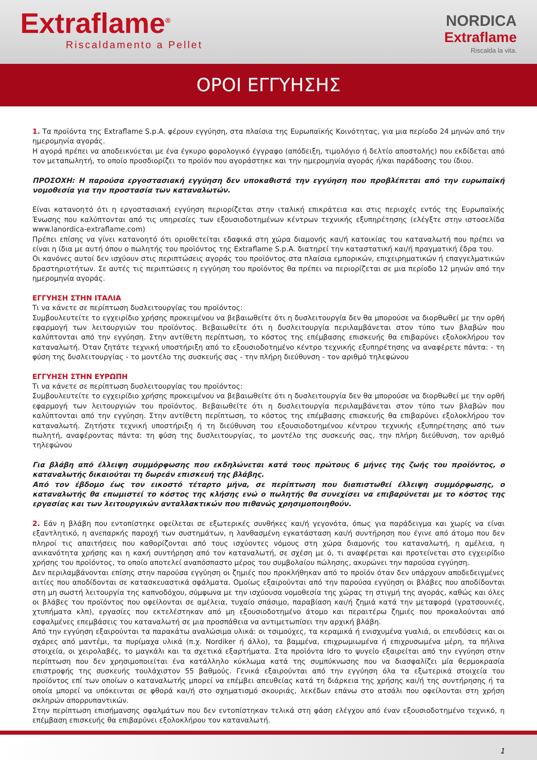Extraflame<sup>®</sup>
Riscaldamento a Pellet
NORDICA
Extraflame
Riscalda la vita.
ΟΡΟΙ ΕΓΓΥΗΣΗΣ
1. Τα προϊόντα της Extraflame S.p.A. φέρουν εγγύηση, στα πλαίσια της Ευρωπαϊκής Κοινότητας, για μια περίοδο 24 μηνών από την ημερομηνία αγοράς.
Η αγορά πρέπει να αποδεικνύεται με ένα έγκυρο φορολογικό έγγραφο (απόδειξη, τιμολόγιο ή δελτίο αποστολής) που εκδίδεται από τον μεταπωλητή, το οποίο προσδιορίζει το προϊόν που αγοράστηκε και την ημερομηνία αγοράς ή/και παράδοσης του ίδιου.
ΠΡΟΣΟΧΗ: Η παρούσα εργοστασιακή εγγύηση δεν υποκαθιστά την εγγύηση που προβλέπεται από την ευρωπαϊκή νομοθεσία για την προστασία των καταναλωτών.
Είναι κατανοητό ότι η εργοστασιακή εγγύηση περιορίζεται στην ιταλική επικράτεια και στις περιοχές εντός της Ευρωπαϊκής Ένωσης που καλύπτονται από τις υπηρεσίες των εξουσιοδοτημένων κέντρων τεχνικής εξυπηρέτησης (ελέγξτε στην ιστοσελίδα www.lanordica-extraflame.com)
Πρέπει επίσης να γίνει κατανοητό ότι οριοθετείται εδαφικά στη χώρα διαμονής και/ή κατοικίας του καταναλωτή που πρέπει να είναι η ίδια με αυτή όπου ο πωλητής του προϊόντος της Extraflame S.p.A. διατηρεί την καταστατική και/ή πραγματική έδρα του.
Οι κανόνες αυτοί δεν ισχύουν στις περιπτώσεις αγοράς του προϊόντος στα πλαίσια εμπορικών, επιχειρηματικών ή επαγγελματικών δραστηριοτήτων. Σε αυτές τις περιπτώσεις η εγγύηση του προϊόντος θα πρέπει να περιορίζεται σε μια περίοδο 12 μηνών από την ημερομηνία αγοράς.
ΕΓΓΥΗΣΗ ΣΤΗΝ ΙΤΑΛΙΑ
Τι να κάνετε σε περίπτωση δυσλειτουργίας του προϊόντος:
Συμβουλευτείτε το εγχειρίδιο χρήσης προκειμένου να βεβαιωθείτε ότι η δυσλειτουργία δεν θα μπορούσε να διορθωθεί με την ορθή εφαρμογή των λειτουργιών του προϊόντος. Βεβαιωθείτε ότι η δυσλειτουργία περιλαμβάνεται στον τύπο των βλαβών που καλύπτονται από την εγγύηση. Στην αντίθετη περίπτωση, το κόστος της επέμβασης επισκευής θα επιβαρύνει εξολοκλήρου τον καταναλωτή. Όταν ζητάτε τεχνική υποστήριξη από το εξουσιοδοτημένο κέντρο τεχνικής εξυπηρέτησης να αναφέρετε πάντα: - τη φύση της δυσλειτουργίας - το μοντέλο της συσκευής σας - την πλήρη διεύθυνση - τον αριθμό τηλεφώνου
ΕΓΓΥΗΣΗ ΣΤΗΝ ΕΥΡΩΠΗ
Τι να κάνετε σε περίπτωση δυσλειτουργίας του προϊόντος:
Συμβουλευτείτε το εγχειρίδιο χρήσης προκειμένου να βεβαιωθείτε ότι η δυσλειτουργία δεν θα μπορούσε να διορθωθεί με την ορθή εφαρμογή των λειτουργιών του προϊόντος. Βεβαιωθείτε ότι η δυσλειτουργία περιλαμβάνεται στον τύπο των βλαβών που καλύπτονται από την εγγύηση. Στην αντίθετη περίπτωση, το κόστος της επέμβασης επισκευής θα επιβαρύνει εξολοκλήρου τον καταναλωτή. Ζητήστε τεχνική υποστήριξη ή τη διεύθυνση του εξουσιοδοτημένου κέντρου τεχνικής εξυπηρέτησης από των πωλητή, αναφέροντας πάντα: τη φύση της δυσλειτουργίας, το μοντέλο της συσκευής σας, την πλήρη διεύθυνση, τον αριθμό τηλεφώνου
Για βλάβη από έλλειψη συμμόρφωσης που εκδηλώνεται κατά τους πρώτους 6 μήνες της ζωής του προϊόντος, ο καταναλωτής δικαιούται τη δωρεάν επισκευή της βλάβης.
Από τον έβδομο έως τον εικοστό τέταρτο μήνα, σε περίπτωση που διαπιστωθεί έλλειψη συμμόρφωσης, ο καταναλωτής θα επωμιστεί το κόστος της κλήσης ενώ ο πωλητής θα συνεχίσει να επιβαρύνεται με το κόστος της εργασίας και των λειτουργικών ανταλλακτικών που πιθανώς χρησιμοποιηθούν.
2. Εάν η βλάβη που εντοπίστηκε οφείλεται σε εξωτερικές συνθήκες και/ή γεγονότα, όπως για παράδειγμα και χωρίς να είναι εξαντλητικό, η ανεπαρκής παροχή των συστημάτων, η λανθασμένη εγκατάσταση και/ή συντήρηση που έγινε από άτομο που δεν πληροί τις απαιτήσεις που καθορίζονται από τους ισχύοντες νόμους στη χώρα διαμονής του καταναλωτή, η αμέλεια, η ανικανότητα χρήσης και η κακή συντήρηση από τον καταναλωτή, σε σχέση με ό, τι αναφέρεται και προτείνεται στο εγχειρίδιο χρήσης του προϊόντος, το οποίο αποτελεί αναπόσπαστο μέρος του συμβολαίου πώλησης, ακυρώνει την παρούσα εγγύηση.
Δεν περιλαμβάνονται επίσης στην παρούσα εγγύηση οι ζημιές που προκλήθηκαν από το προϊόν όταν δεν υπάρχουν αποδεδειγμένες αιτίες που αποδίδονται σε κατασκευαστικά σφάλματα. Ομοίως εξαιρούνται από την παρούσα εγγύηση οι βλάβες που αποδίδονται στη μη σωστή λειτουργία της καπνοδόχου, σύμφωνα με την ισχύουσα νομοθεσία της χώρας τη στιγμή της αγοράς, καθώς και όλες οι βλάβες του προϊόντος που οφείλονται σε αμέλεια, τυχαίο σπάσιμο, παραβίαση και/ή ζημιά κατά την μεταφορά (γρατσουνιές, χτυπήματα κλπ), εργασίες που εκτελέστηκαν από μη εξουσιοδοτημένο άτομο και περαιτέρω ζημιές που προκαλούνται από εσφαλμένες επεμβάσεις του καταναλωτή σε μια προσπάθεια να αντιμετωπίσει την αρχική βλάβη.
Από την εγγύηση εξαιρούνται τα παρακάτω αναλώσιμα υλικά: οι τσιμούχες, τα κεραμικά ή ενισχυμένα γυαλιά, οι επενδύσεις και οι σχάρες από μαντέμι, τα πυρίμαχα υλικά (π.χ. Nordiker ή άλλο), τα βαμμένα, επιχρωμιωμένα ή επιχρυσωμένα μέρη, τα πήλινα στοιχεία, οι χειρολαβές, το μαγκάλι και τα σχετικά εξαρτήματα. Στα προϊόντα Idro το ψυγείο εξαιρείται από την εγγύηση στην περίπτωση που δεν χρησιμοποιείται ένα κατάλληλο κύκλωμα κατά της συμπύκνωσης που να διασφαλίζει μία θερμοκρασία επιστροφής της συσκευής τουλάχιστον 55 βαθμούς. Γενικά εξαιρούνται από την εγγύηση όλα τα εξωτερικά στοιχεία του προϊόντος επί των οποίων ο καταναλωτής μπορεί να επέμβει απευθείας κατά τη διάρκεια της χρήσης και/ή της συντήρησης ή τα οποία μπορεί να υπόκεινται σε φθορά και/ή στο σχηματισμό σκουριάς, λεκέδων επάνω στο ατσάλι που οφείλονται στη χρήση σκληρών απορρυπαντικών.
Στην περίπτωση επισήμανσης σφαλμάτων που δεν εντοπίστηκαν τελικά στη φάση ελέγχου από έναν εξουσιοδοτημένο τεχνικό, η επέμβαση επισκευής θα επιβαρύνει εξολοκλήρου τον καταναλωτή.
1